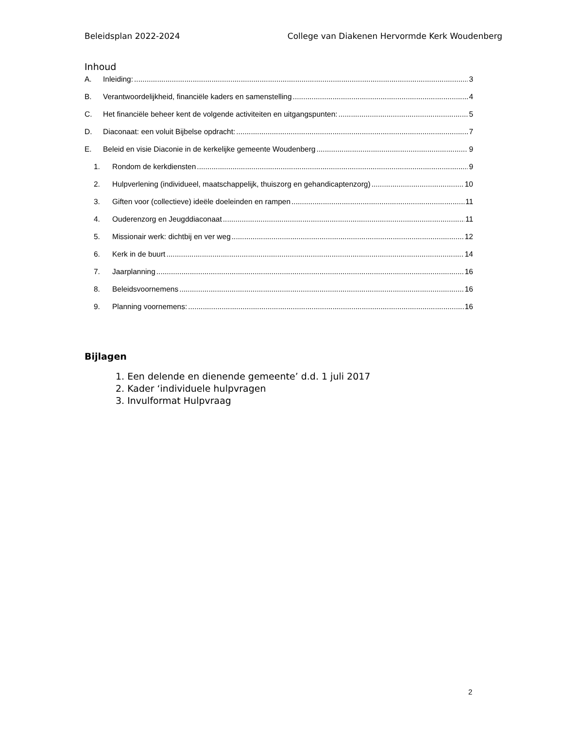Beleidsplan 2022-2024 College van Diakenen Hervormde Kerk Woudenberg
Inhoud
A. Inleiding: 3
B. Verantwoordelijkheid, financiële kaders en samenstelling 4
C. Het financiële beheer kent de volgende activiteiten en uitgangspunten: 5
D. Diaconaat: een voluit Bijbelse opdracht: 7
E. Beleid en visie Diaconie in de kerkelijke gemeente Woudenberg 9
1. Rondom de kerkdiensten 9
2. Hulpverlening (individueel, maatschappelijk, thuiszorg en gehandicaptenzorg) 10
3. Giften voor (collectieve) ideële doeleinden en rampen 11
4. Ouderenzorg en Jeugddiaconaat 11
5. Missionair werk: dichtbij en ver weg 12
6. Kerk in de buurt 14
7. Jaarplanning 16
8. Beleidsvoornemens 16
9. Planning voornemens: 16
Bijlagen
1. Een delende en dienende gemeente’ d.d. 1 juli 2017
2. Kader ‘individuele hulpvragen
3. Invulformat Hulpvraag
2